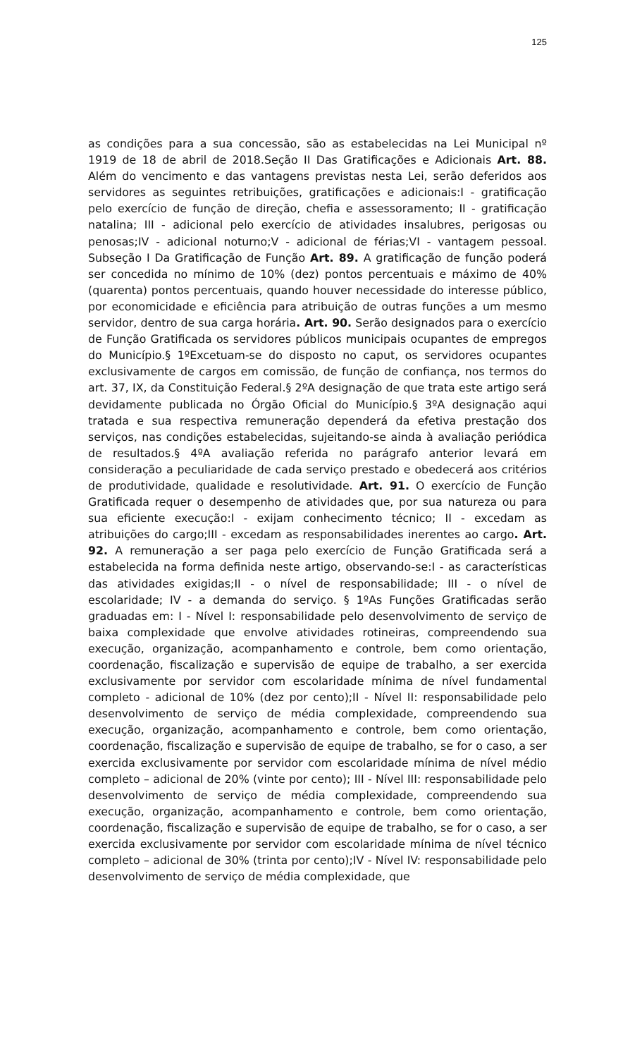125
as condições para a sua concessão, são as estabelecidas na Lei Municipal nº 1919 de 18 de abril de 2018.Seção II Das Gratificações e Adicionais Art. 88. Além do vencimento e das vantagens previstas nesta Lei, serão deferidos aos servidores as seguintes retribuições, gratificações e adicionais:I - gratificação pelo exercício de função de direção, chefia e assessoramento; II - gratificação natalina; III - adicional pelo exercício de atividades insalubres, perigosas ou penosas;IV - adicional noturno;V - adicional de férias;VI - vantagem pessoal. Subseção I Da Gratificação de Função Art. 89. A gratificação de função poderá ser concedida no mínimo de 10% (dez) pontos percentuais e máximo de 40% (quarenta) pontos percentuais, quando houver necessidade do interesse público, por economicidade e eficiência para atribuição de outras funções a um mesmo servidor, dentro de sua carga horária. Art. 90. Serão designados para o exercício de Função Gratificada os servidores públicos municipais ocupantes de empregos do Município.§ 1ºExcetuam-se do disposto no caput, os servidores ocupantes exclusivamente de cargos em comissão, de função de confiança, nos termos do art. 37, IX, da Constituição Federal.§ 2ºA designação de que trata este artigo será devidamente publicada no Órgão Oficial do Município.§ 3ºA designação aqui tratada e sua respectiva remuneração dependerá da efetiva prestação dos serviços, nas condições estabelecidas, sujeitando-se ainda à avaliação periódica de resultados.§ 4ºA avaliação referida no parágrafo anterior levará em consideração a peculiaridade de cada serviço prestado e obedecerá aos critérios de produtividade, qualidade e resolutividade. Art. 91. O exercício de Função Gratificada requer o desempenho de atividades que, por sua natureza ou para sua eficiente execução:I - exijam conhecimento técnico; II - excedam as atribuições do cargo;III - excedam as responsabilidades inerentes ao cargo. Art. 92. A remuneração a ser paga pelo exercício de Função Gratificada será a estabelecida na forma definida neste artigo, observando-se:I - as características das atividades exigidas;II - o nível de responsabilidade; III - o nível de escolaridade; IV - a demanda do serviço. § 1ºAs Funções Gratificadas serão graduadas em: I - Nível I: responsabilidade pelo desenvolvimento de serviço de baixa complexidade que envolve atividades rotineiras, compreendendo sua execução, organização, acompanhamento e controle, bem como orientação, coordenação, fiscalização e supervisão de equipe de trabalho, a ser exercida exclusivamente por servidor com escolaridade mínima de nível fundamental completo - adicional de 10% (dez por cento);II - Nível II: responsabilidade pelo desenvolvimento de serviço de média complexidade, compreendendo sua execução, organização, acompanhamento e controle, bem como orientação, coordenação, fiscalização e supervisão de equipe de trabalho, se for o caso, a ser exercida exclusivamente por servidor com escolaridade mínima de nível médio completo – adicional de 20% (vinte por cento); III - Nível III: responsabilidade pelo desenvolvimento de serviço de média complexidade, compreendendo sua execução, organização, acompanhamento e controle, bem como orientação, coordenação, fiscalização e supervisão de equipe de trabalho, se for o caso, a ser exercida exclusivamente por servidor com escolaridade mínima de nível técnico completo – adicional de 30% (trinta por cento);IV - Nível IV: responsabilidade pelo desenvolvimento de serviço de média complexidade, que